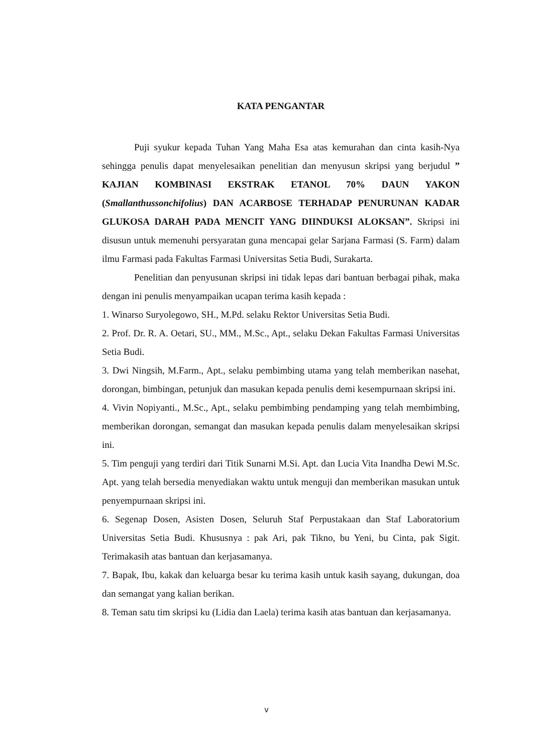KATA PENGANTAR
Puji syukur kepada Tuhan Yang Maha Esa atas kemurahan dan cinta kasih-Nya sehingga penulis dapat menyelesaikan penelitian dan menyusun skripsi yang berjudul ” KAJIAN KOMBINASI EKSTRAK ETANOL 70% DAUN YAKON (Smallanthussonchifolius) DAN ACARBOSE TERHADAP PENURUNAN KADAR GLUKOSA DARAH PADA MENCIT YANG DIINDUKSI ALOKSAN”. Skripsi ini disusun untuk memenuhi persyaratan guna mencapai gelar Sarjana Farmasi (S. Farm) dalam ilmu Farmasi pada Fakultas Farmasi Universitas Setia Budi, Surakarta.
Penelitian dan penyusunan skripsi ini tidak lepas dari bantuan berbagai pihak, maka dengan ini penulis menyampaikan ucapan terima kasih kepada :
1. Winarso Suryolegowo, SH., M.Pd. selaku Rektor Universitas Setia Budi.
2. Prof. Dr. R. A. Oetari, SU., MM., M.Sc., Apt., selaku Dekan Fakultas Farmasi Universitas Setia Budi.
3. Dwi Ningsih, M.Farm., Apt., selaku pembimbing utama yang telah memberikan nasehat, dorongan, bimbingan, petunjuk dan masukan kepada penulis demi kesempurnaan skripsi ini.
4. Vivin Nopiyanti., M.Sc., Apt., selaku pembimbing pendamping yang telah membimbing, memberikan dorongan, semangat dan masukan kepada penulis dalam menyelesaikan skripsi ini.
5. Tim penguji yang terdiri dari Titik Sunarni M.Si. Apt. dan Lucia Vita Inandha Dewi M.Sc. Apt. yang telah bersedia menyediakan waktu untuk menguji dan memberikan masukan untuk penyempurnaan skripsi ini.
6. Segenap Dosen, Asisten Dosen, Seluruh Staf Perpustakaan dan Staf Laboratorium Universitas Setia Budi. Khususnya : pak Ari, pak Tikno, bu Yeni, bu Cinta, pak Sigit. Terimakasih atas bantuan dan kerjasamanya.
7. Bapak, Ibu, kakak dan keluarga besar ku terima kasih untuk kasih sayang, dukungan, doa dan semangat yang kalian berikan.
8. Teman satu tim skripsi ku (Lidia dan Laela) terima kasih atas bantuan dan kerjasamanya.
v